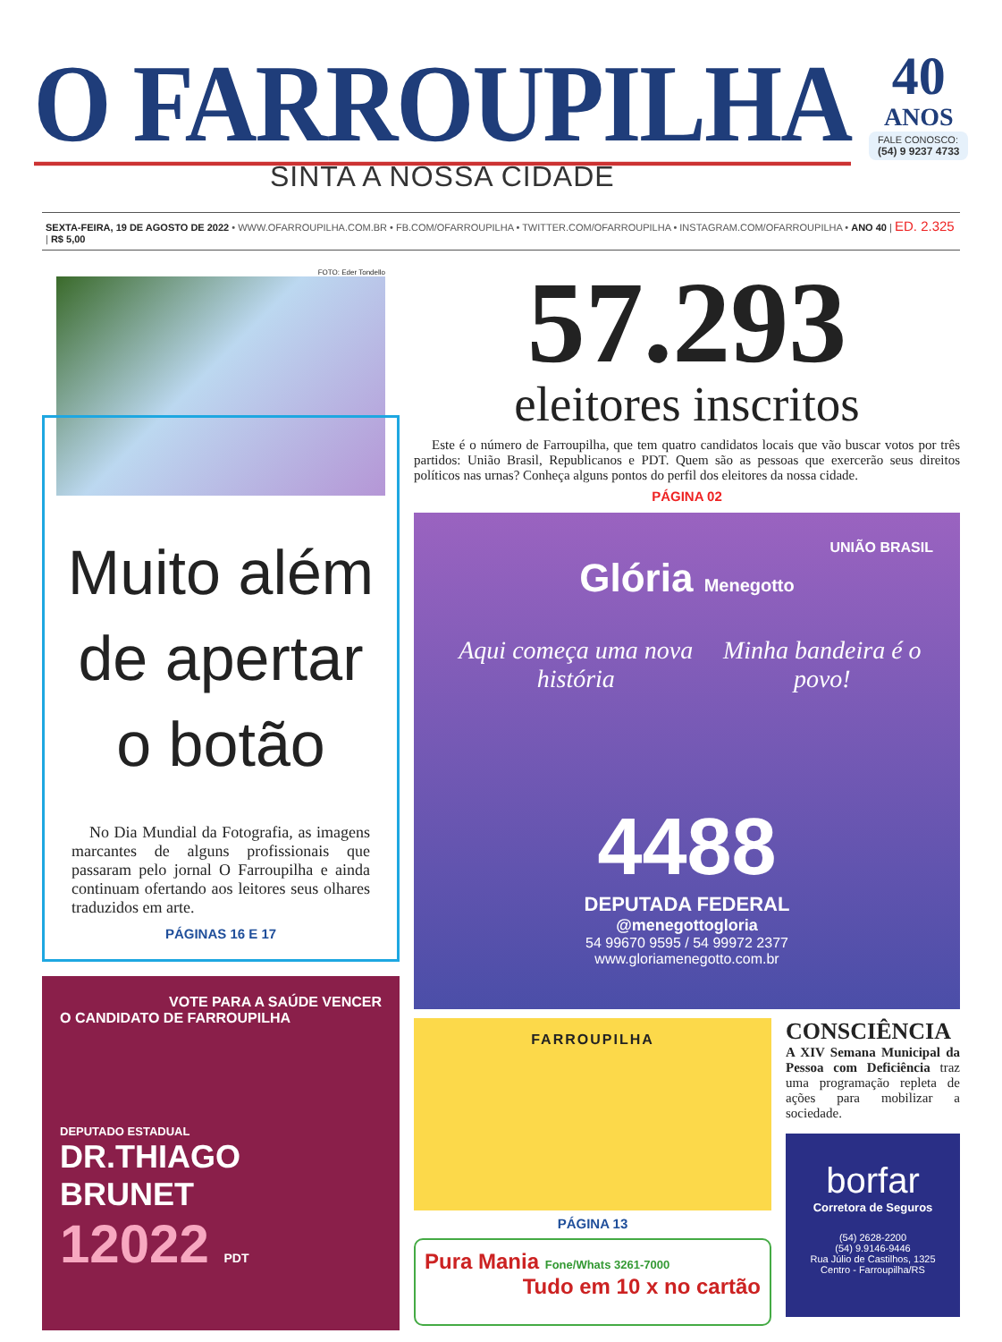O FARROUPILHA
SINTA A NOSSA CIDADE
40
ANOS
FALE CONOSCO:
(54) 9 9237 4733
SEXTA-FEIRA, 19 DE AGOSTO DE 2022 • WWW.OFARROUPILHA.COM.BR • FB.COM/OFARROUPILHA • TWITTER.COM/OFARROUPILHA • INSTAGRAM.COM/OFARROUPILHA • ANO 40 | ED. 2.325 | R$ 5,00
FOTO: Eder Tondello
Muito além de apertar o botão
No Dia Mundial da Fotografia, as imagens marcantes de alguns profissionais que passaram pelo jornal O Farroupilha e ainda continuam ofertando aos leitores seus olhares traduzidos em arte.
PÁGINAS 16 E 17
VOTE PARA A SAÚDE VENCER
O CANDIDATO DE FARROUPILHA
DEPUTADO ESTADUAL
DR.THIAGO BRUNET
12022 PDT
57.293
eleitores inscritos
Este é o número de Farroupilha, que tem quatro candidatos locais que vão buscar votos por três partidos: União Brasil, Republicanos e PDT. Quem são as pessoas que exercerão seus direitos políticos nas urnas? Conheça alguns pontos do perfil dos eleitores da nossa cidade.
PÁGINA 02
UNIÃO BRASIL
Glória Menegotto
Aqui começa uma nova história Minha bandeira é o povo!
4488
DEPUTADA FEDERAL
@menegottogloria
54 99670 9595 / 54 99972 2377
www.gloriamenegotto.com.br
FARROUPILHA
PÁGINA 13
Pura Mania Fone/Whats 3261-7000 Tudo em 10 x no cartão
CONSCIÊNCIA
A XIV Semana Municipal da Pessoa com Deficiência traz uma programação repleta de ações para mobilizar a sociedade.
borfar
Corretora de Seguros
(54) 2628-2200
(54) 9.9146-9446
Rua Júlio de Castilhos, 1325
Centro - Farroupilha/RS